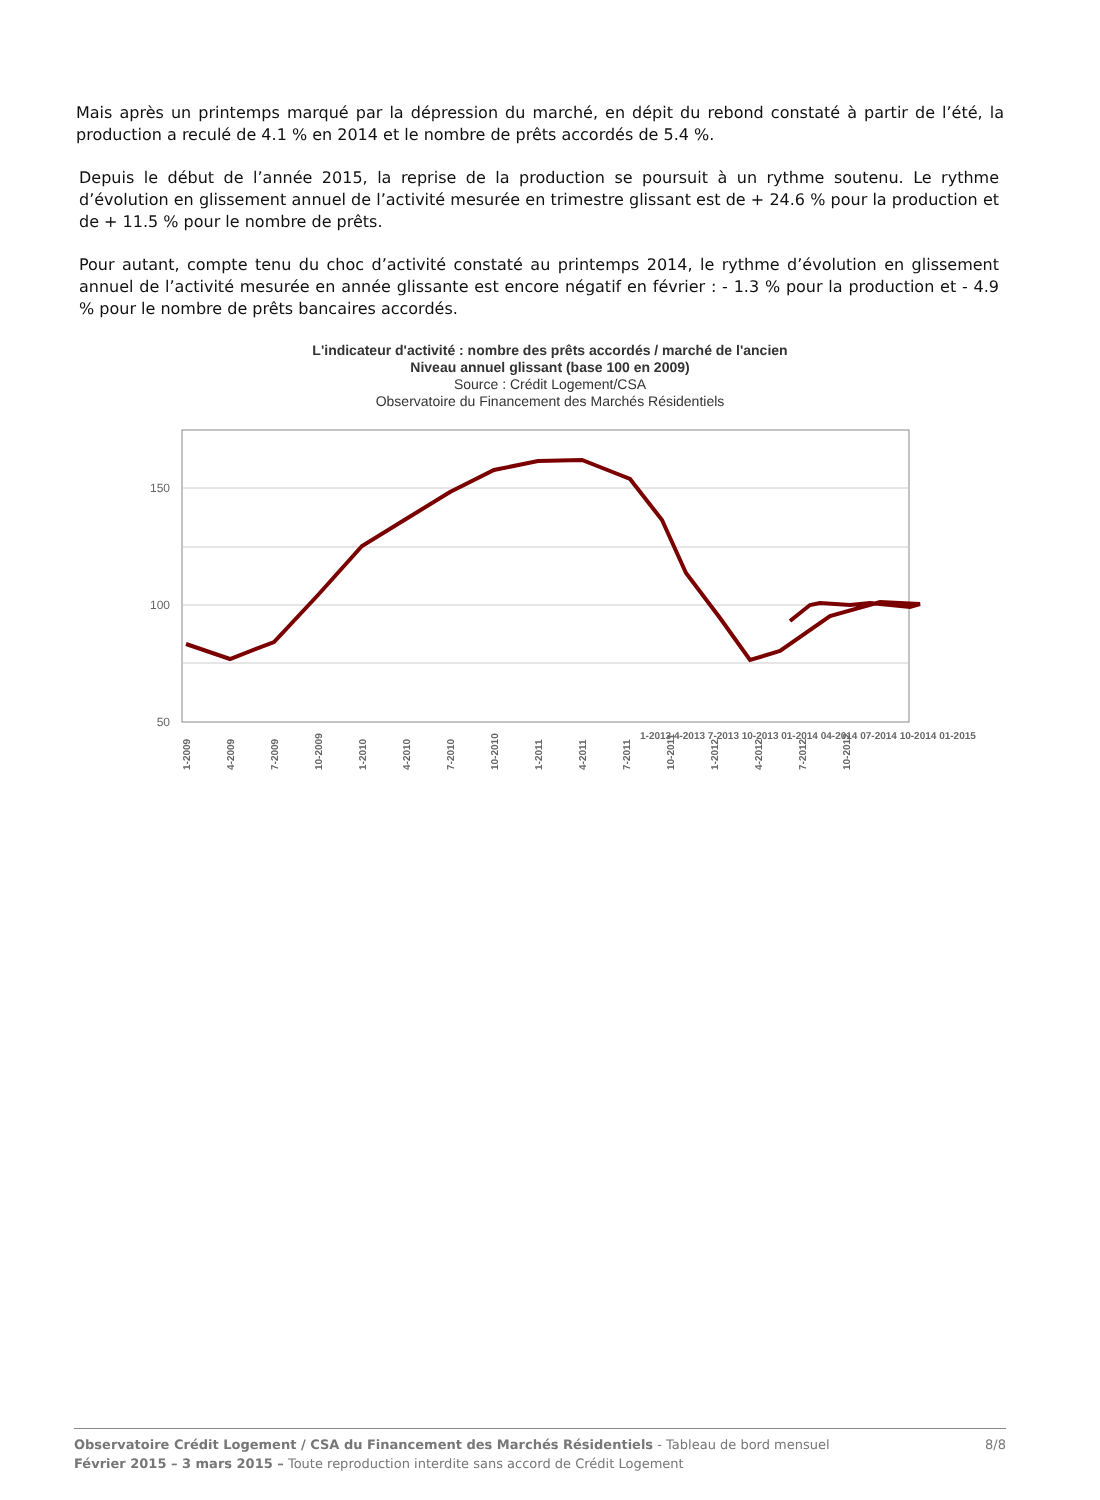Mais après un printemps marqué par la dépression du marché, en dépit du rebond constaté à partir de l’été, la production a reculé de 4.1 % en 2014 et le nombre de prêts accordés de 5.4 %.
Depuis le début de l’année 2015, la reprise de la production se poursuit à un rythme soutenu. Le rythme d’évolution en glissement annuel de l’activité mesurée en trimestre glissant est de + 24.6 % pour la production et de + 11.5 % pour le nombre de prêts.
Pour autant, compte tenu du choc d’activité constaté au printemps 2014, le rythme d’évolution en glissement annuel de l’activité mesurée en année glissante est encore négatif en février : - 1.3 % pour la production et - 4.9 % pour le nombre de prêts bancaires accordés.
L'indicateur d'activité : nombre des prêts accordés / marché de l'ancien
Niveau annuel glissant (base 100 en 2009)
Source : Crédit Logement/CSA
Observatoire du Financement des Marchés Résidentiels
150
100
50
1-2009
4-2009
7-2009
10-2009
1-2010
4-2010
7-2010
10-2010
1-2011
4-2011
7-2011
10-2011
1-2012
4-2012
7-2012
10-2012
1-2013 4-2013 7-2013 10-2013 01-2014 04-2014 07-2014 10-2014 01-2015
Observatoire Crédit Logement / CSA du Financement des Marchés Résidentiels - Tableau de bord mensuel
Février 2015 – 3 mars 2015 – Toute reproduction interdite sans accord de Crédit Logement
8/8